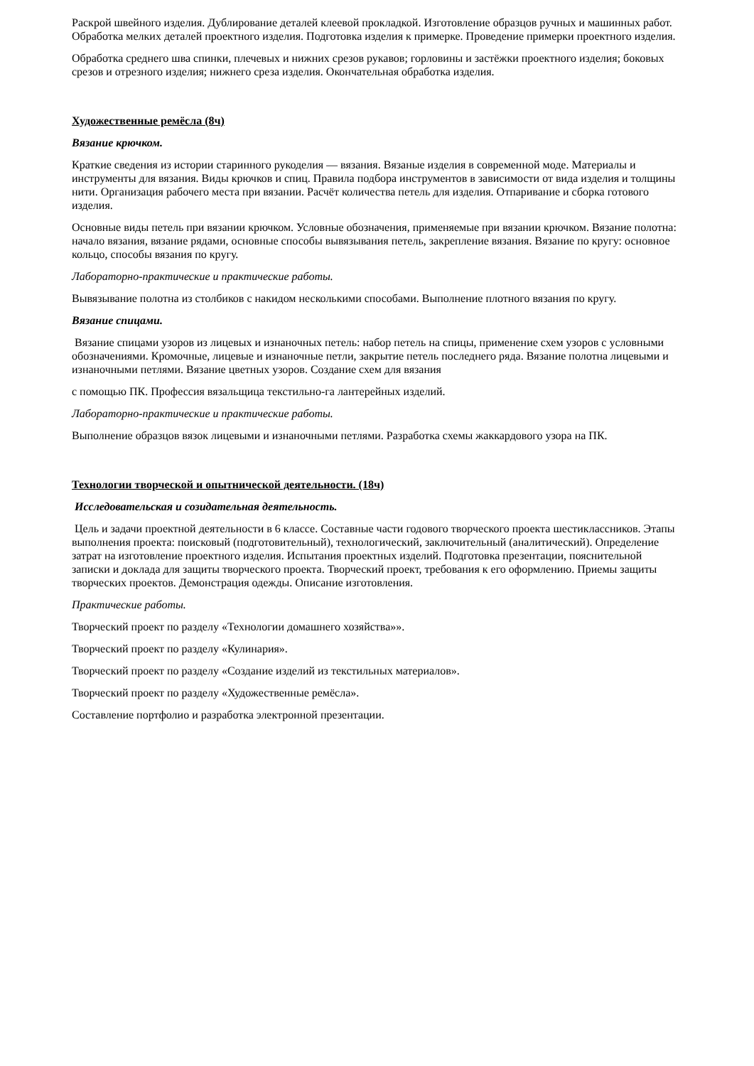Раскрой швейного изделия. Дублирование деталей клеевой прокладкой. Изготовление образцов ручных и машинных работ. Обработка мелких деталей проектного изделия. Подготовка изделия к примерке. Проведение примерки проектного изделия.
Обработка среднего шва спинки, плечевых и нижних срезов рукавов; горловины и застёжки проектного изделия; боковых срезов и отрезного изделия; нижнего среза изделия. Окончательная обработка изделия.
Художественные ремёсла (8ч)
Вязание крючком.
Краткие сведения из истории старинного рукоделия — вязания. Вязаные изделия в современной моде. Материалы и инструменты для вязания. Виды крючков и спиц. Правила подбора инструментов в зависимости от вида изделия и толщины нити. Организация рабочего места при вязании. Расчёт количества петель для изделия. Отпаривание и сборка готового изделия.
Основные виды петель при вязании крючком. Условные обозначения, применяемые при вязании крючком. Вязание полотна: начало вязания, вязание рядами, основные способы вывязывания петель, закрепление вязания. Вязание по кругу: основное кольцо, способы вязания по кругу.
Лабораторно-практические и практические работы.
Вывязывание полотна из столбиков с накидом несколькими способами. Выполнение плотного вязания по кругу.
Вязание спицами.
Вязание спицами узоров из лицевых и изнаночных петель: набор петель на спицы, применение схем узоров с условными обозначениями. Кромочные, лицевые и изнаночные петли, закрытие петель последнего ряда. Вязание полотна лицевыми и изнаночными петлями. Вязание цветных узоров. Создание схем для вязания
с помощью ПК. Профессия вязальщица текстильно-га лантерейных изделий.
Лабораторно-практические и практические работы.
Выполнение образцов вязок лицевыми и изнаночными петлями. Разработка схемы жаккардового узора на ПК.
Технологии творческой и опытнической деятельности. (18ч)
Исследовательская и созидательная деятельность.
Цель и задачи проектной деятельности в 6 классе. Составные части годового творческого проекта шестиклассников. Этапы выполнения проекта: поисковый (подготовительный), технологический, заключительный (аналитический). Определение затрат на изготовление проектного изделия. Испытания проектных изделий. Подготовка презентации, пояснительной записки и доклада для защиты творческого проекта. Творческий проект, требования к его оформлению. Приемы защиты творческих проектов. Демонстрация одежды. Описание изготовления.
Практические работы.
Творческий проект по разделу «Технологии домашнего хозяйства»».
Творческий проект по разделу «Кулинария».
Творческий проект по разделу «Создание изделий из текстильных материалов».
Творческий проект по разделу «Художественные ремёсла».
Составление портфолио и разработка электронной презентации.